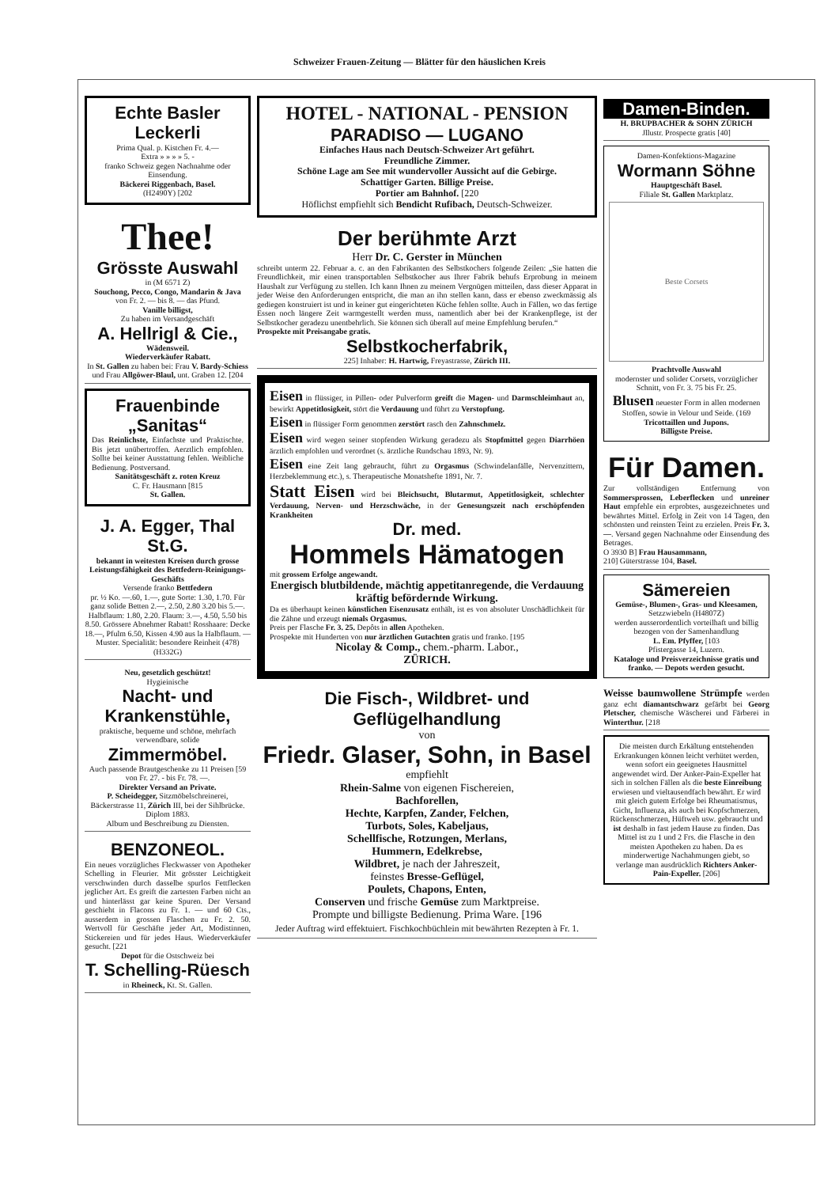Schweizer Frauen-Zeitung — Blätter für den häuslichen Kreis
Echte Basler Leckerli
Prima Qual. p. Kistchen Fr. 4.—
Extra » » » » 5. -
franko Schweiz gegen Nachnahme oder Einsendung.
Bäckerei Riggenbach, Basel.
(H2490Y) [202
Thee!
Grösste Auswahl
in (M 6571 Z)
Souchong, Pecco, Congo, Mandarin & Java
von Fr. 2. — bis 8. — das Pfund.
Vanille billigst,
Zu haben im Versandgeschäft
A. Hellrigl & Cie.,
Wädensweil.
Wiederverkäufer Rabatt.
In St. Gallen zu haben bei: Frau V. Bardy-Schiess und Frau Allgöwer-Blaul, unt. Graben 12. [204
Frauenbinde „Sanitas“
Das Reinlichste, Einfachste und Praktischte. Bis jetzt unübertroffen. Aerztlich empfohlen. Sollte bei keiner Ausstattung fehlen. Weibliche Bedienung. Postversand.
Sanitätsgeschäft z. roten Kreuz
C. Fr. Hausmann [815
St. Gallen.
J. A. Egger, Thal St.G.
bekannt in weitesten Kreisen durch grosse Leistungsfähigkeit des Bettfedern-Reinigungs-Geschäfts
Versende franko Bettfedern
pr. ½ Ko. —.60, 1.—, gute Sorte: 1.30, 1.70. Für ganz solide Betten 2.—, 2.50, 2.80 3.20 bis 5.—. Halbflaum: 1.80, 2.20. Flaum: 3.—, 4.50, 5.50 bis 8.50. Grössere Abnehmer Rabatt! Rosshaare: Decke 18.—, Pfulm 6.50, Kissen 4.90 aus la Halbflaum. — Muster. Specialität: besondere Reinheit (478) (H332G)
Neu, gesetzlich geschützt!
Hygieinische
Nacht- und Krankenstühle,
praktische, bequeme und schöne, mehrfach verwendbare, solide
Zimmermöbel.
Auch passende Brautgeschenke zu 11 Preisen [59
von Fr. 27. - bis Fr. 78. —.
Direkter Versand an Private.
P. Scheidegger, Sitzmöbelschreinerei, Bäckerstrasse 11, Zürich III, bei der Sihlbrücke. Diplom 1883.
Album und Beschreibung zu Diensten.
BENZONEOL.
Ein neues vorzügliches Fleckwasser von Apotheker Schelling in Fleurier. Mit grösster Leichtigkeit verschwinden durch dasselbe spurlos Fettflecken jeglicher Art. Es greift die zartesten Farben nicht an und hinterlässt gar keine Spuren. Der Versand geschieht in Flacons zu Fr. 1. — und 60 Cts., ausserdem in grossen Flaschen zu Fr. 2. 50. Wertvoll für Geschäfte jeder Art, Modistinnen, Stickereien und für jedes Haus. Wiederverkäufer gesucht. [221
Depot für die Ostschweiz bei
T. Schelling-Rüesch
in Rheineck, Kt. St. Gallen.
HOTEL - NATIONAL - PENSION
PARADISO — LUGANO
Einfaches Haus nach Deutsch-Schweizer Art geführt.
Freundliche Zimmer.
Schöne Lage am See mit wundervoller Aussicht auf die Gebirge.
Schattiger Garten. Billige Preise.
Portier am Bahnhof. [220
Höflichst empfiehlt sich Bendicht Rufibach, Deutsch-Schweizer.
Der berühmte Arzt
Herr Dr. C. Gerster in München
schreibt unterm 22. Februar a. c. an den Fabrikanten des Selbstkochers folgende Zeilen: „Sie hatten die Freundlichkeit, mir einen transportablen Selbstkocher aus Ihrer Fabrik behufs Erprobung in meinem Haushalt zur Verfügung zu stellen. Ich kann Ihnen zu meinem Vergnügen mitteilen, dass dieser Apparat in jeder Weise den Anforderungen entspricht, die man an ihn stellen kann, dass er ebenso zweckmässig als gediegen konstruiert ist und in keiner gut eingerichteten Küche fehlen sollte. Auch in Fällen, wo das fertige Essen noch längere Zeit warmgestellt werden muss, namentlich aber bei der Krankenpflege, ist der Selbstkocher geradezu unentbehrlich. Sie können sich überall auf meine Empfehlung berufen.“
Prospekte mit Preisangabe gratis.
Selbstkocherfabrik,
225] Inhaber: H. Hartwig, Freyastrasse, Zürich III.
Eisen in flüssiger, in Pillen- oder Pulverform greift die Magen- und Darmschleimhaut an, bewirkt Appetitlosigkeit, stört die Verdauung und führt zu Verstopfung.
Eisen in flüssiger Form genommen zerstört rasch den Zahnschmelz.
Eisen wird wegen seiner stopfenden Wirkung geradezu als Stopfmittel gegen Diarrhöen ärztlich empfohlen und verordnet (s. ärztliche Rundschau 1893, Nr. 9).
Eisen eine Zeit lang gebraucht, führt zu Orgasmus (Schwindelanfälle, Nervenzittern, Herzbeklemmung etc.), s. Therapeutische Monatshefte 1891, Nr. 7.
Statt Eisen wird bei Bleichsucht, Blutarmut, Appetitlosigkeit, schlechter Verdauung, Nerven- und Herzschwäche, in der Genesungszeit nach erschöpfenden Krankheiten
Dr. med.
Hommels Hämatogen
mit grossem Erfolge angewandt.
Energisch blutbildende, mächtig appetitanregende, die Verdauung kräftig befördernde Wirkung.
Da es überhaupt keinen künstlichen Eisenzusatz enthält, ist es von absoluter Unschädlichkeit für die Zähne und erzeugt niemals Orgasmus.
Preis per Flasche Fr. 3. 25. Depôts in allen Apotheken.
Prospekte mit Hunderten von nur ärztlichen Gutachten gratis und franko. [195
Nicolay & Comp., chem.-pharm. Labor.,
ZÜRICH.
Die Fisch-, Wildbret- und Geflügelhandlung
von
Friedr. Glaser, Sohn, in Basel
empfiehlt
Rhein-Salme von eigenen Fischereien,
Bachforellen,
Hechte, Karpfen, Zander, Felchen,
Turbots, Soles, Kabeljaus,
Schellfische, Rotzungen, Merlans,
Hummern, Edelkrebse,
Wildbret, je nach der Jahreszeit,
feinstes Bresse-Geflügel,
Poulets, Chapons, Enten,
Conserven und frische Gemüse zum Marktpreise.
Prompte und billigste Bedienung. Prima Ware. [196
Jeder Auftrag wird effektuiert. Fischkochbüchlein mit bewährten Rezepten à Fr. 1.
Damen-Binden.
H. BRUPBACHER & SOHN ZÜRICH
Jllustr. Prospecte gratis [40]
Damen-Konfektions-Magazine
Wormann Söhne
Hauptgeschäft Basel.
Filiale St. Gallen Marktplatz.
Beste Corsets
Prachtvolle Auswahl
modernster und solider Corsets, vorzüglicher Schnitt, von Fr. 3. 75 bis Fr. 25.
Blusen neuester Form in allen modernen Stoffen, sowie in Velour und Seide. (169
Tricottaillen und Jupons.
Billigste Preise.
Für Damen.
Zur vollständigen Entfernung von Sommersprossen, Leberflecken und unreiner Haut empfehle ein erprobtes, ausgezeichnetes und bewährtes Mittel. Erfolg in Zeit von 14 Tagen, den schönsten und reinsten Teint zu erzielen. Preis Fr. 3.—. Versand gegen Nachnahme oder Einsendung des Betrages.
O 3930 B] Frau Hausammann,
210] Güterstrasse 104, Basel.
Sämereien
Gemüse-, Blumen-, Gras- und Kleesamen,
Setzzwiebeln (H4807Z)
werden ausserordentlich vorteilhaft und billig bezogen von der Samenhandlung
L. Em. Pfyffer, [103
Pfistergasse 14, Luzern.
Kataloge und Preisverzeichnisse gratis und franko. — Depots werden gesucht.
Weisse baumwollene Strümpfe werden ganz echt diamantschwarz gefärbt bei Georg Pletscher, chemische Wäscherei und Färberei in Winterthur. [218
Die meisten durch Erkältung entstehenden Erkrankungen können leicht verhütet werden, wenn sofort ein geeignetes Hausmittel angewendet wird. Der Anker-Pain-Expeller hat sich in solchen Fällen als die beste Einreibung erwiesen und vieltausendfach bewährt. Er wird mit gleich gutem Erfolge bei Rheumatismus, Gicht, Influenza, als auch bei Kopfschmerzen, Rückenschmerzen, Hüftweh usw. gebraucht und ist deshalb in fast jedem Hause zu finden. Das Mittel ist zu 1 und 2 Frs. die Flasche in den meisten Apotheken zu haben. Da es minderwertige Nachahmungen giebt, so verlange man ausdrücklich Richters Anker-Pain-Expeller. [206]